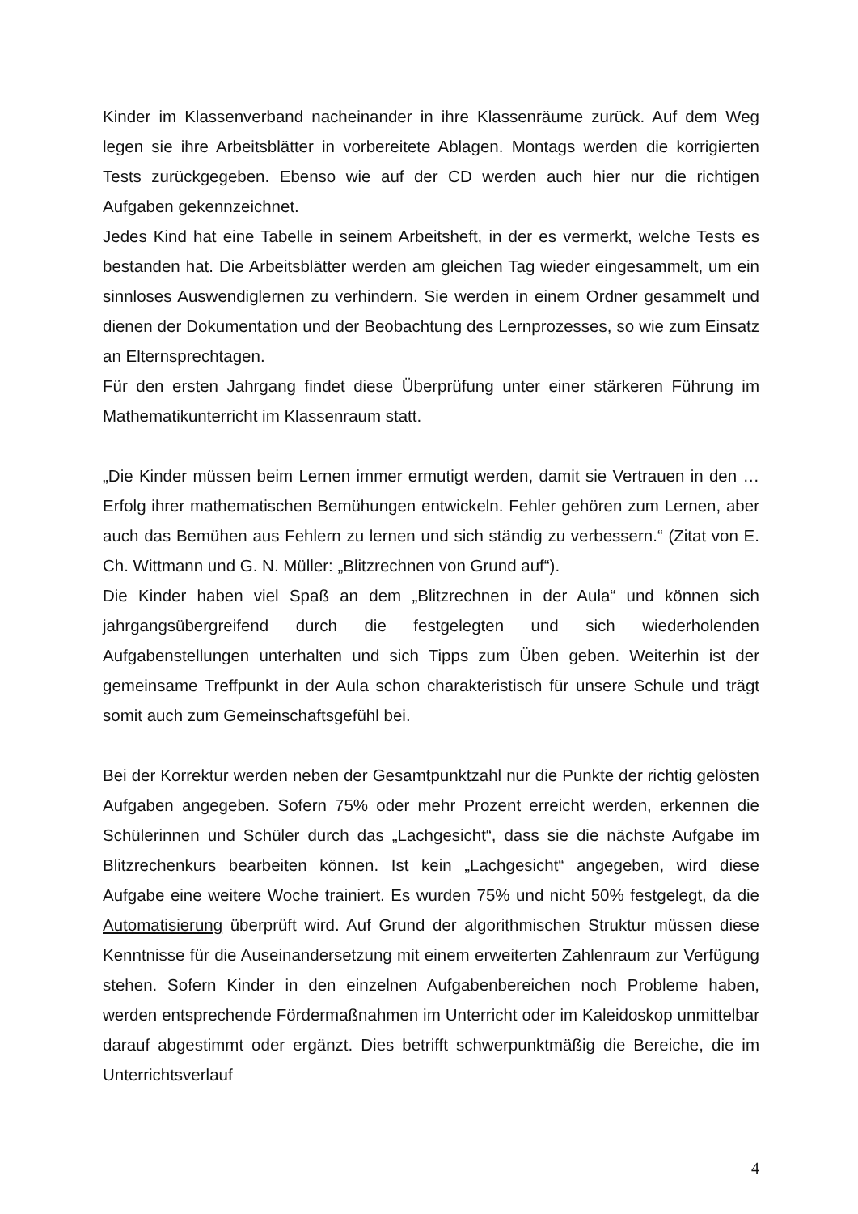Kinder im Klassenverband nacheinander in ihre Klassenräume zurück. Auf dem Weg legen sie ihre Arbeitsblätter in vorbereitete Ablagen. Montags werden die korrigierten Tests zurückgegeben. Ebenso wie auf der CD werden auch hier nur die richtigen Aufgaben gekennzeichnet.
Jedes Kind hat eine Tabelle in seinem Arbeitsheft, in der es vermerkt, welche Tests es bestanden hat. Die Arbeitsblätter werden am gleichen Tag wieder eingesammelt, um ein sinnloses Auswendiglernen zu verhindern. Sie werden in einem Ordner gesammelt und dienen der Dokumentation und der Beobachtung des Lernprozesses, so wie zum Einsatz an Elternsprechtagen.
Für den ersten Jahrgang findet diese Überprüfung unter einer stärkeren Führung im Mathematikunterricht im Klassenraum statt.
„Die Kinder müssen beim Lernen immer ermutigt werden, damit sie Vertrauen in den … Erfolg ihrer mathematischen Bemühungen entwickeln. Fehler gehören zum Lernen, aber auch das Bemühen aus Fehlern zu lernen und sich ständig zu verbessern.“ (Zitat von E. Ch. Wittmann und G. N. Müller: „Blitzrechnen von Grund auf“).
Die Kinder haben viel Spaß an dem „Blitzrechnen in der Aula“ und können sich jahrgangsübergreifend durch die festgelegten und sich wiederholenden Aufgabenstellungen unterhalten und sich Tipps zum Üben geben. Weiterhin ist der gemeinsame Treffpunkt in der Aula schon charakteristisch für unsere Schule und trägt somit auch zum Gemeinschaftsgefühl bei.
Bei der Korrektur werden neben der Gesamtpunktzahl nur die Punkte der richtig gelösten Aufgaben angegeben. Sofern 75% oder mehr Prozent erreicht werden, erkennen die Schülerinnen und Schüler durch das „Lachgesicht“, dass sie die nächste Aufgabe im Blitzrechenkurs bearbeiten können. Ist kein „Lachgesicht“ angegeben, wird diese Aufgabe eine weitere Woche trainiert. Es wurden 75% und nicht 50% festgelegt, da die Automatisierung überprüft wird. Auf Grund der algorithmischen Struktur müssen diese Kenntnisse für die Auseinandersetzung mit einem erweiterten Zahlenraum zur Verfügung stehen. Sofern Kinder in den einzelnen Aufgabenbereichen noch Probleme haben, werden entsprechende Fördermaßnahmen im Unterricht oder im Kaleidoskop unmittelbar darauf abgestimmt oder ergänzt. Dies betrifft schwerpunktmäßig die Bereiche, die im Unterrichtsverlauf
4